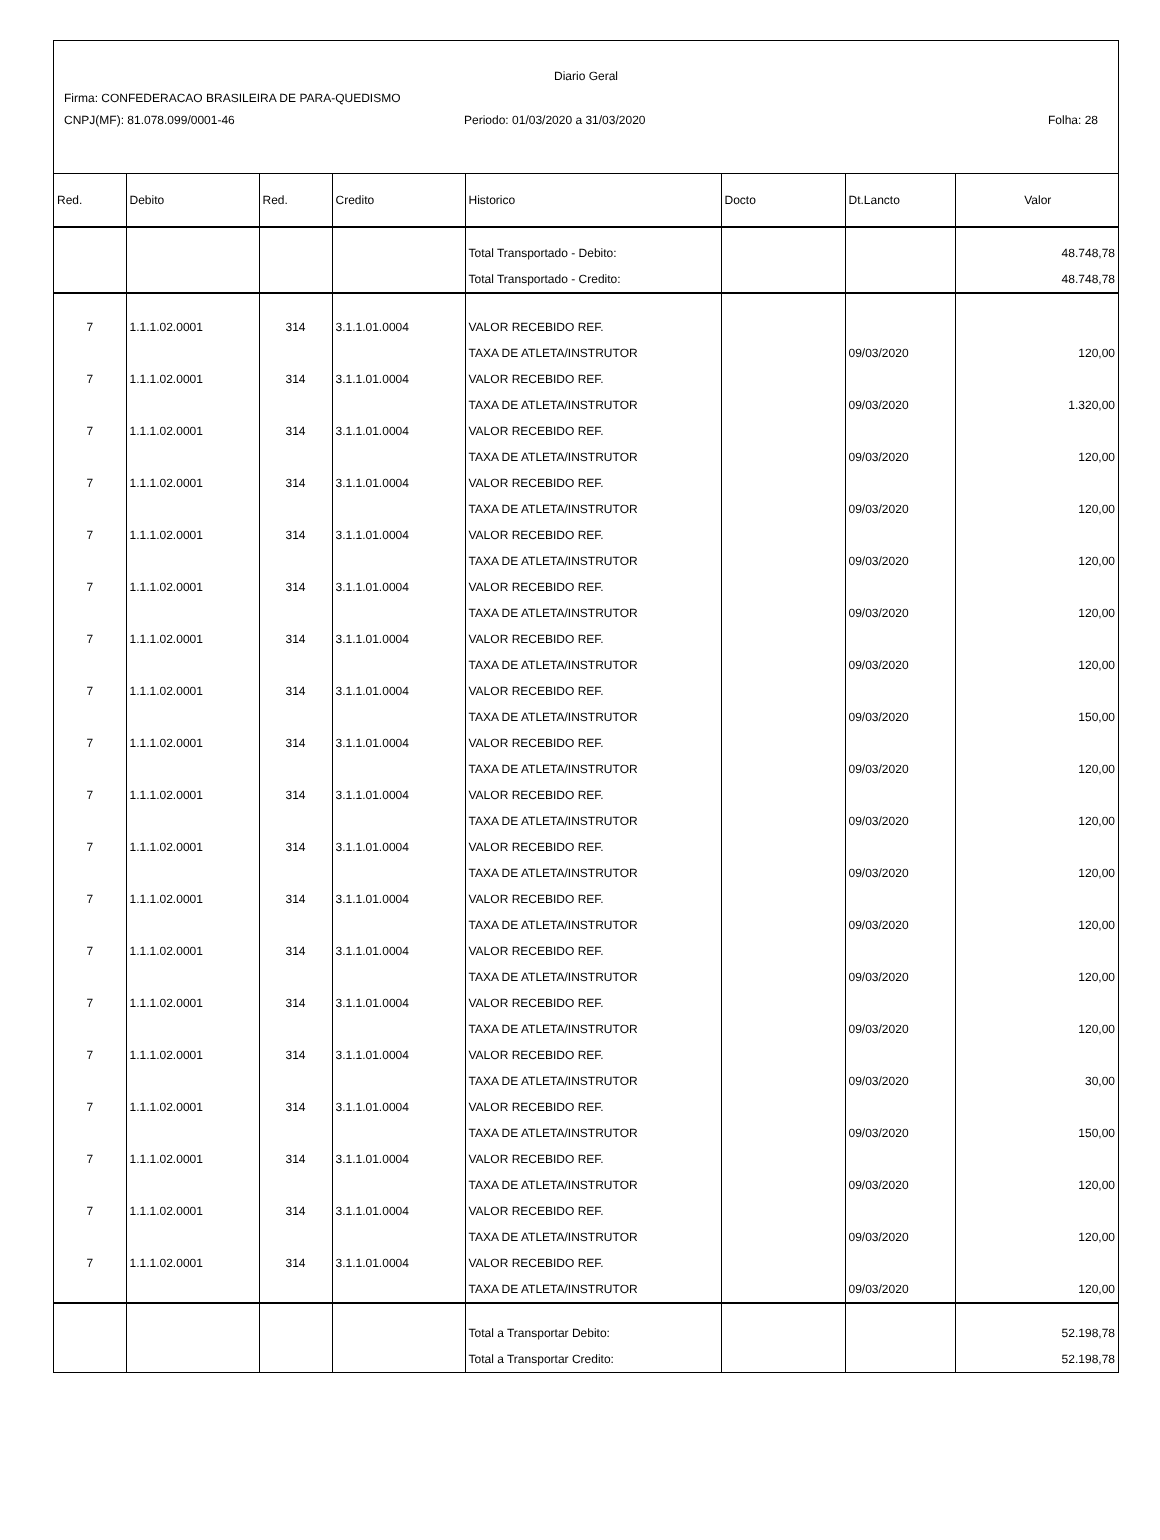Diario Geral
Firma: CONFEDERACAO BRASILEIRA DE PARA-QUEDISMO
CNPJ(MF): 81.078.099/0001-46 Periodo: 01/03/2020 a 31/03/2020 Folha: 28
| Red. | Debito | Red. | Credito | Historico | Docto | Dt.Lancto | Valor |
| --- | --- | --- | --- | --- | --- | --- | --- |
| | | | | Total Transportado - Debito: | | | 48.748,78 |
| | | | | Total Transportado - Credito: | | | 48.748,78 |
| 7 | 1.1.1.02.0001 | 314 | 3.1.1.01.0004 | VALOR RECEBIDO REF. | | | |
| | | | | TAXA DE ATLETA/INSTRUTOR | | 09/03/2020 | 120,00 |
| 7 | 1.1.1.02.0001 | 314 | 3.1.1.01.0004 | VALOR RECEBIDO REF. | | | |
| | | | | TAXA DE ATLETA/INSTRUTOR | | 09/03/2020 | 1.320,00 |
| 7 | 1.1.1.02.0001 | 314 | 3.1.1.01.0004 | VALOR RECEBIDO REF. | | | |
| | | | | TAXA DE ATLETA/INSTRUTOR | | 09/03/2020 | 120,00 |
| 7 | 1.1.1.02.0001 | 314 | 3.1.1.01.0004 | VALOR RECEBIDO REF. | | | |
| | | | | TAXA DE ATLETA/INSTRUTOR | | 09/03/2020 | 120,00 |
| 7 | 1.1.1.02.0001 | 314 | 3.1.1.01.0004 | VALOR RECEBIDO REF. | | | |
| | | | | TAXA DE ATLETA/INSTRUTOR | | 09/03/2020 | 120,00 |
| 7 | 1.1.1.02.0001 | 314 | 3.1.1.01.0004 | VALOR RECEBIDO REF. | | | |
| | | | | TAXA DE ATLETA/INSTRUTOR | | 09/03/2020 | 120,00 |
| 7 | 1.1.1.02.0001 | 314 | 3.1.1.01.0004 | VALOR RECEBIDO REF. | | | |
| | | | | TAXA DE ATLETA/INSTRUTOR | | 09/03/2020 | 120,00 |
| 7 | 1.1.1.02.0001 | 314 | 3.1.1.01.0004 | VALOR RECEBIDO REF. | | | |
| | | | | TAXA DE ATLETA/INSTRUTOR | | 09/03/2020 | 150,00 |
| 7 | 1.1.1.02.0001 | 314 | 3.1.1.01.0004 | VALOR RECEBIDO REF. | | | |
| | | | | TAXA DE ATLETA/INSTRUTOR | | 09/03/2020 | 120,00 |
| 7 | 1.1.1.02.0001 | 314 | 3.1.1.01.0004 | VALOR RECEBIDO REF. | | | |
| | | | | TAXA DE ATLETA/INSTRUTOR | | 09/03/2020 | 120,00 |
| 7 | 1.1.1.02.0001 | 314 | 3.1.1.01.0004 | VALOR RECEBIDO REF. | | | |
| | | | | TAXA DE ATLETA/INSTRUTOR | | 09/03/2020 | 120,00 |
| 7 | 1.1.1.02.0001 | 314 | 3.1.1.01.0004 | VALOR RECEBIDO REF. | | | |
| | | | | TAXA DE ATLETA/INSTRUTOR | | 09/03/2020 | 120,00 |
| 7 | 1.1.1.02.0001 | 314 | 3.1.1.01.0004 | VALOR RECEBIDO REF. | | | |
| | | | | TAXA DE ATLETA/INSTRUTOR | | 09/03/2020 | 120,00 |
| 7 | 1.1.1.02.0001 | 314 | 3.1.1.01.0004 | VALOR RECEBIDO REF. | | | |
| | | | | TAXA DE ATLETA/INSTRUTOR | | 09/03/2020 | 120,00 |
| 7 | 1.1.1.02.0001 | 314 | 3.1.1.01.0004 | VALOR RECEBIDO REF. | | | |
| | | | | TAXA DE ATLETA/INSTRUTOR | | 09/03/2020 | 30,00 |
| 7 | 1.1.1.02.0001 | 314 | 3.1.1.01.0004 | VALOR RECEBIDO REF. | | | |
| | | | | TAXA DE ATLETA/INSTRUTOR | | 09/03/2020 | 150,00 |
| 7 | 1.1.1.02.0001 | 314 | 3.1.1.01.0004 | VALOR RECEBIDO REF. | | | |
| | | | | TAXA DE ATLETA/INSTRUTOR | | 09/03/2020 | 120,00 |
| 7 | 1.1.1.02.0001 | 314 | 3.1.1.01.0004 | VALOR RECEBIDO REF. | | | |
| | | | | TAXA DE ATLETA/INSTRUTOR | | 09/03/2020 | 120,00 |
| 7 | 1.1.1.02.0001 | 314 | 3.1.1.01.0004 | VALOR RECEBIDO REF. | | | |
| | | | | TAXA DE ATLETA/INSTRUTOR | | 09/03/2020 | 120,00 |
| | | | | Total a Transportar Debito: | | | 52.198,78 |
| | | | | Total a Transportar Credito: | | | 52.198,78 |